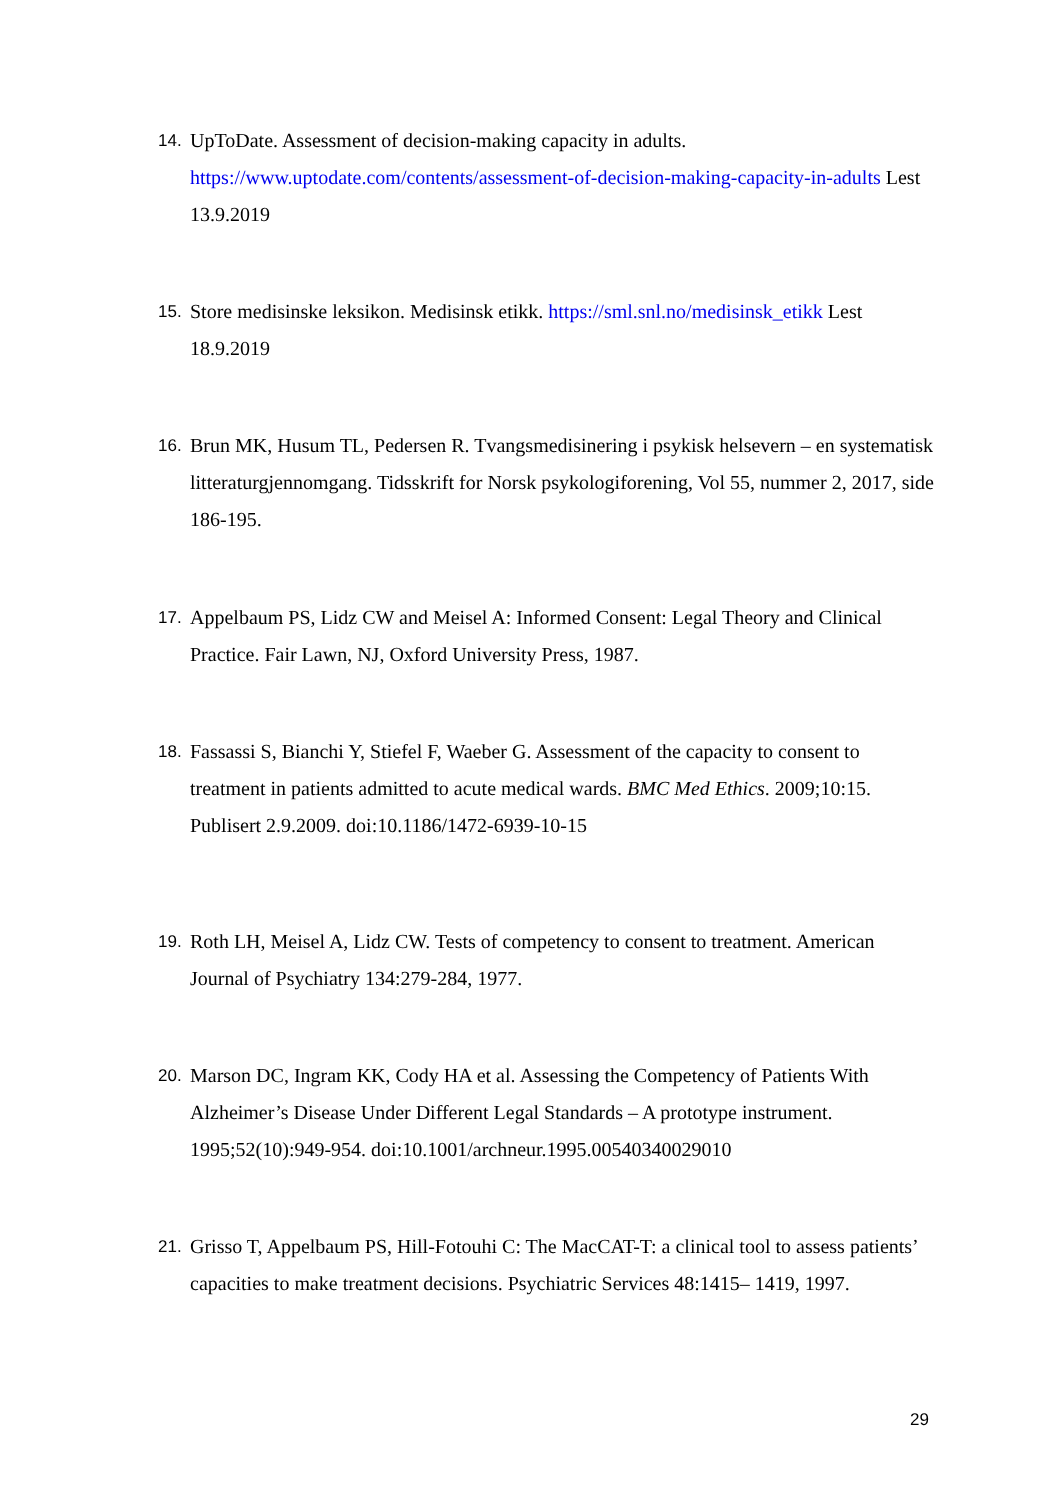14. UpToDate. Assessment of decision-making capacity in adults. https://www.uptodate.com/contents/assessment-of-decision-making-capacity-in-adults Lest 13.9.2019
15. Store medisinske leksikon. Medisinsk etikk. https://sml.snl.no/medisinsk_etikk Lest 18.9.2019
16. Brun MK, Husum TL, Pedersen R. Tvangsmedisinering i psykisk helsevern – en systematisk litteraturgjennomgang. Tidsskrift for Norsk psykologiforening, Vol 55, nummer 2, 2017, side 186-195.
17. Appelbaum PS, Lidz CW and Meisel A: Informed Consent: Legal Theory and Clinical Practice. Fair Lawn, NJ, Oxford University Press, 1987.
18. Fassassi S, Bianchi Y, Stiefel F, Waeber G. Assessment of the capacity to consent to treatment in patients admitted to acute medical wards. BMC Med Ethics. 2009;10:15. Publisert 2.9.2009. doi:10.1186/1472-6939-10-15
19. Roth LH, Meisel A, Lidz CW. Tests of competency to consent to treatment. American Journal of Psychiatry 134:279-284, 1977.
20. Marson DC, Ingram KK, Cody HA et al. Assessing the Competency of Patients With Alzheimer’s Disease Under Different Legal Standards – A prototype instrument. 1995;52(10):949-954. doi:10.1001/archneur.1995.00540340029010
21. Grisso T, Appelbaum PS, Hill-Fotouhi C: The MacCAT-T: a clinical tool to assess patients’ capacities to make treatment decisions. Psychiatric Services 48:1415– 1419, 1997.
29